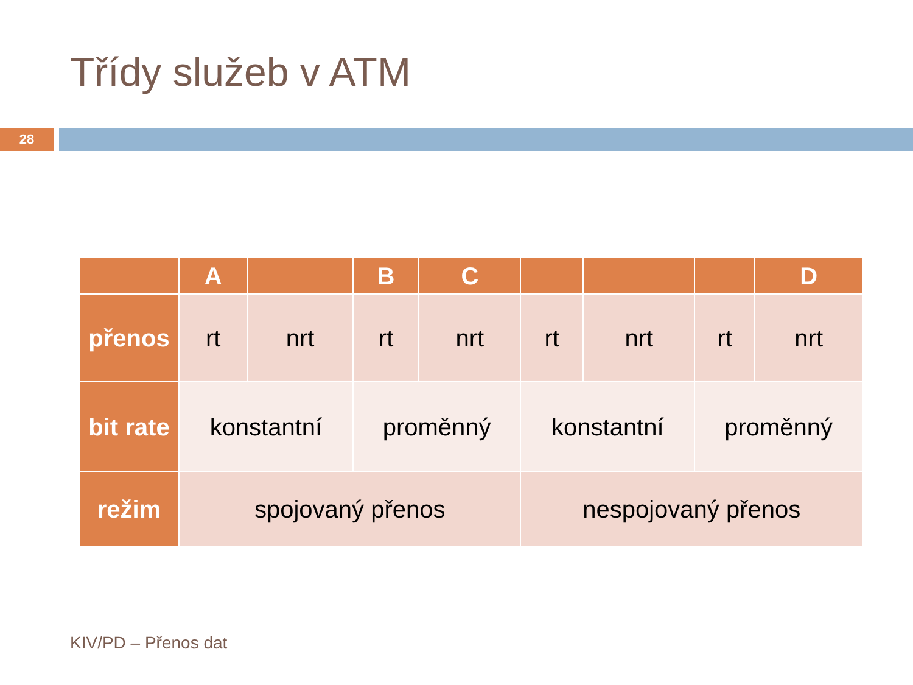Třídy služeb v ATM
28
| | A | | B | C | | | | D |
| --- | --- | --- | --- | --- | --- | --- | --- | --- |
| přenos | rt | nrt | rt | nrt | rt | nrt | rt | nrt |
| bit rate | konstantní | | proměnný | | konstantní | | proměnný | |
| režim | spojovaný přenos | | | | nespojovaný přenos | | | |
KIV/PD – Přenos dat